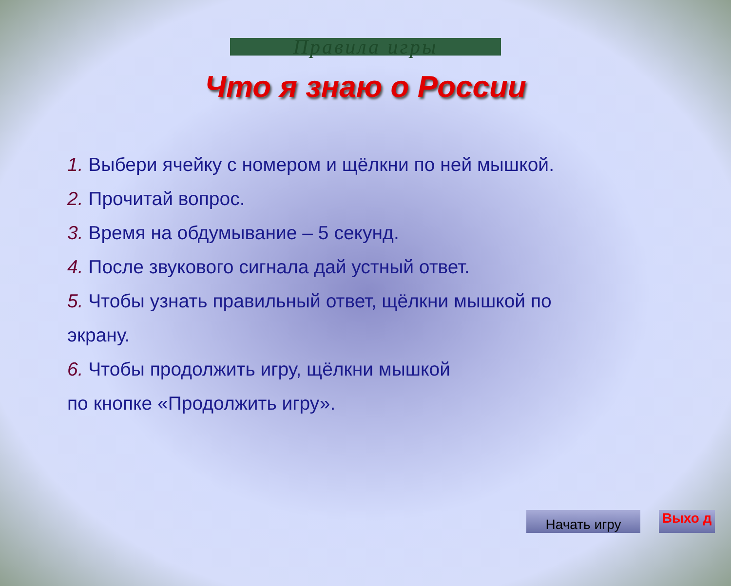Правила игры
Что я знаю о России
1. Выбери ячейку с номером и щёлкни по ней мышкой.
2. Прочитай вопрос.
3. Время на обдумывание – 5 секунд.
4. После звукового сигнала дай устный ответ.
5. Чтобы узнать правильный ответ, щёлкни мышкой по экрану.
6. Чтобы продолжить игру, щёлкни мышкой
по кнопке «Продолжить игру».
Начать игру
Выхо д